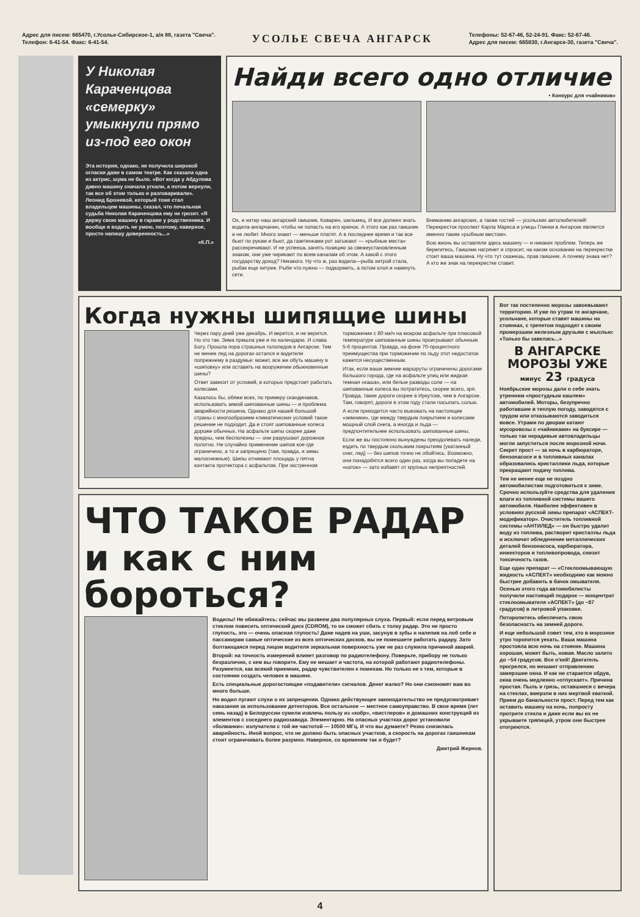Адрес для писем: 665470, г.Усолье-Сибирское-1, а/я 88, газета "Свеча".
Телефон: 6-41-54. Факс: 6-41-54.
УСОЛЬЕ СВЕЧА АНГАРСК
Телефоны: 52-67-46, 52-24-91. Факс: 52-67-46.
Адрес для писем: 665830, г.Ангарск-30, газета "Свеча".
У Николая Караченцова «семерку» умыкнули прямо из-под его окон
Эта история, однако, не получила широкой огласки даже в самом театре. Как сказала одна из актрис, шума не было. «Вот когда у Абдулова давно машину сначала угнали, а потом вернули, так все об этом только и разговаривали». Леонид Броневой, который тоже стал владельцем машины, сказал, что печальная судьба Николая Караченцова ему не грозит. «Я держу свою машину в гараже у родственника. И вообще я водить не умею, поэтому, наверное, просто напишу доверенность...»
«К.П.»
Найди всего одно отличие
• Конкурс для «чайников»
Ох, и хитер наш ангарский гаишник. Коварен, шельмец. И все должен знать водила-ангарчанин, чтобы не попасть на его крючок. А этого как раз гаишник и не любит. Много знают — меньше платят. А в последнее время и так все бьют по рукам и бьют, да газетенками рот затыкают — «рыбные места» рассекречивают. И не успеешь занять позицию за свежеустановленным знаком, они уже чирикают по всем каналам об этом. А какой с этого государству доход? Никакого. Ну что ж, раз водила—рыба хитрой стала, рыбак еще хитрее. Рыбе что нужно — подкормить, а потом хлоп и накинуть сети.
Вниманию ангарских, а также гостей — усольских автолюбителей! Перекресток проспект Карла Маркса и улицы Глинки в Ангарске является именно таким «рыбным местом».
Всю жизнь вы оставляли здесь машину — и никаких проблем. Теперь же берегитесь. Гаишник нагрянет и спросит, на каком основании на перекрестке стоит ваша машина. Ну что тут скажешь, прав гаишник. А почему знака нет? А кто же знак на перекрестке ставит.
Когда нужны шипящие шины
Через пару дней уже декабрь. И верится, и не верится. Но это так. Зима пришла уже и по календарю. И слава Богу. Прошла пора страшных гололедов в Ангарске. Тем не менее лед на дорогах остался и водители попрежнему в раздумье: может, все же обуть машину в «шиповку» или оставить на вооружении обыкновенные шины?
Ответ зависит от условий, в которых предстоит работать колесами.
Казалось бы, обяжи всех, по примеру скандинавов, использовать зимой шипованные шины — и проблема аварийности решена. Однако для нашей большой страны с многообразием климатических условий такое решение не подходит. Да и стоят шипованные колеса дороже обычных. На асфальте шипы скорее даже вредны, чем бесполезны — они разрушают дорожное полотно. Не случайно применение шипов кое-где ограничено, а то и запрещено (там, правда, и зимы малоснежные). Шипы отнимают площадь у пятна контакта протектора с асфальтом. При экстренном торможении с 80 км/ч на мокром асфальте при плюсовой температуре шипованные шины проигрывают обычным 5-6 процентов. Правда, на фоне 70-процентного преимущества при торможении по льду этот недостаток кажется несущественным.
Итак, если ваши зимние маршруты ограничены дорогами большого города, где на асфальте улиц или жидкая темная «каша», или белые разводы соли — на шипованные колеса вы потратитесь, скорее всего, зря. Правда, такие дороги скорее в Иркутске, чем в Ангарске. Там, говорят, дороги в этом году стали посыпать солью.
А если приходится часто выезжать на настоящие «зимники», где между твердым покрытием и колесами мощный слой снега, а иногда и льда — предпочтительнее использовать шипованные шины.
Если же вы постоянно вынуждены преодолевать наледи, ездить по твердым скользким покрытиям (укатанный снег, лед) — без шипов точно не обойтись. Возможно, они понадобятся всего один раз, когда вы попадете на «каток» — зато избавят от крупных неприятностей.
ЧТО ТАКОЕ РАДАР
и как с ним бороться?
Водилы! Не обижайтесь: сейчас мы развеем два популярных слуха. Первый: если перед ветровым стеклом повесить оптический диск (CDROM), то он сможет сбить с толку радар. Это не просто глупость, это — очень опасная глупость! Даже надев на уши, засунув в зубы и налепив на лоб себе и пассажирам самые оптические из всех оптических дисков, вы не помешаете работать радару. Зато болтающаяся перед лицом водителя зеркальная поверхность уже не раз служила причиной аварий.
Второй: на точность измерений влияет разговор по радиотелефону. Поверьте, прибору не только безразлично, с кем вы говорите. Ему не мешает и частота, на которой работают радиотелефоны. Разумеется, как всякий приемник, радар чувствителен к помехам. Но только не к тем, которые в состоянии создать человек в машине.
Есть специальные дорогостоящие «подавители» сигналов. Денег жалко? Но они сэкономят вам во много больше.
Но водил пугают слухи о их запрещении. Однако действующее законодательство не предусматривает наказания за использование детекторов. Все остальное — местное самоуправство. В свое время (лет семь назад) в Белоруссии сумели извлечь пользу из «кобр», «вистлеров» и домашних конструкций из элементов с соседнего радиозавода. Элементарно. На опасных участках дорог установили «болванки»: излучатели с той же частотой — 10500 МГц. И что вы думаете? Резко снизилась аварийность. Иной вопрос, что не должно быть опасных участков, а скорость на дорогах гаишникам стоит ограничивать более разумно. Наверное, со временем так и будет?
Дмитрий Жернов.
Вот так постепенно морозы завоевывают территорию. И уже по утрам те ангарчане, усольчане, которые ставят машины на стоянках, с трепетом подходят к своим промерзшим железным друзьям с мыслью: «Только бы завелась...»
В АНГАРСКЕ МОРОЗЫ УЖЕ
минус 23 градуса
Ноябрьские морозы дали о себе знать утренним «простудным кашлем» автомобилей. Моторы, безупречно работавшие в теплую погоду, заводятся с трудом или отказываются заводиться вовсе. Утрами по дворам катают мусоровозы с «чайниками» на буксире — только так нерадивые автовладельцы могли запуститься после морозной ночи. Секрет прост — за ночь в карбюраторе, бензонасосе и в топливных каналах образовались кристаллики льда, которые прекращают подачу топлива.
Тем не менее еще не поздно автомобилистам подготовиться к зиме. Срочно используйте средства для удаления влаги из топливной системы вашего автомобиля. Наиболее эффективен в условиях русской зимы препарат «АСПЕКТ-модификатор». Очиститель топливной системы «АНТИЛЕД» — он быстро удалит воду из топлива, растворит кристаллы льда и исключит обледенение металлических деталей бензонасоса, карбюратора, инжекторов и топливопровода, снизит токсичность газов.
Еще один препарат — «Стеклоомывающую жидкость «АСПЕКТ» необходимо как можно быстрее добавить в бачок омывателя. Осенью этого года автомобилисты получили настоящий подарок — концентрат стеклоомывателя «АСПЕКТ» (до −87 градусов) в литровой упаковке.
Поторопитесь обеспечить свою безопасность на зимней дороге.
И еще небольшой совет тем, кто в морозное утро торопится уехать. Ваша машина простояла всю ночь на стоянке. Машина хорошая, может быть, новая. Масло залито до −54 градусов. Все о'кей! Двигатель прогрелся, но мешают отправлению замерзшие окна. И как ни старается обдув, окна очень медленно «отпускает». Причина простая. Пыль и грязь, оставшиеся с вечера на стеклах, вмерзли в них мертвой хваткой. Прием до банальности прост. Перед тем как оставить машину на ночь, попросту протрите стекла и даже если вы их не укрываете тряпицей, утром они быстрее отогреются.
4